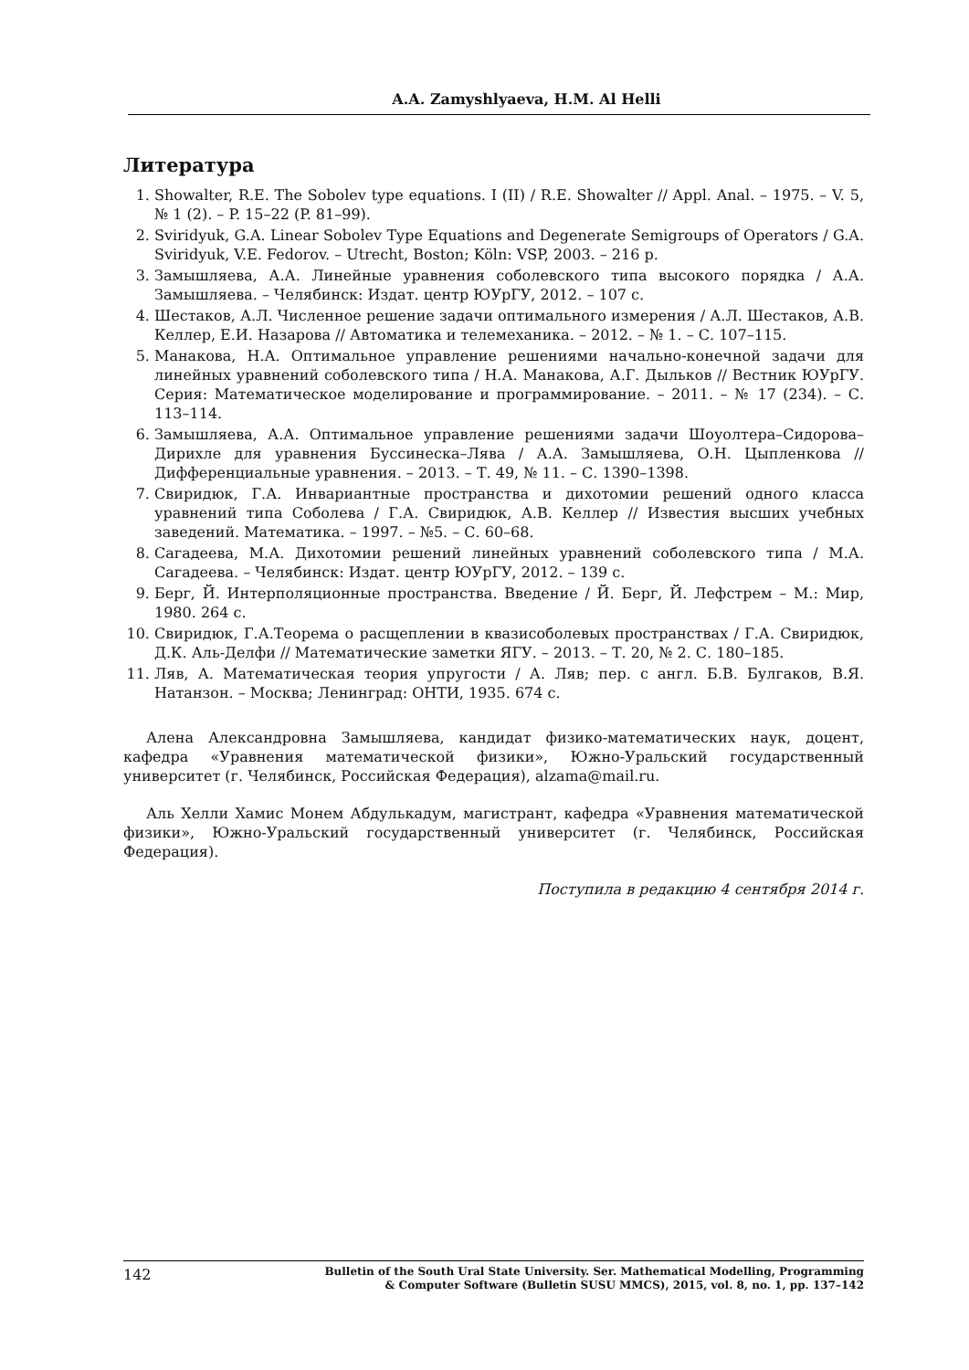A.A. Zamyshlyaeva, H.M. Al Helli
Литература
1. Showalter, R.E. The Sobolev type equations. I (II) / R.E. Showalter // Appl. Anal. – 1975. – V. 5, № 1 (2). – P. 15–22 (P. 81–99).
2. Sviridyuk, G.A. Linear Sobolev Type Equations and Degenerate Semigroups of Operators / G.A. Sviridyuk, V.E. Fedorov. – Utrecht, Boston; Köln: VSP, 2003. – 216 p.
3. Замышляева, А.А. Линейные уравнения соболевского типа высокого порядка / А.А. Замышляева. – Челябинск: Издат. центр ЮУрГУ, 2012. – 107 с.
4. Шестаков, А.Л. Численное решение задачи оптимального измерения / А.Л. Шестаков, А.В. Келлер, Е.И. Назарова // Автоматика и телемеханика. – 2012. – № 1. – С. 107–115.
5. Манакова, Н.А. Оптимальное управление решениями начально-конечной задачи для линейных уравнений соболевского типа / Н.А. Манакова, А.Г. Дыльков // Вестник ЮУрГУ. Серия: Математическое моделирование и программирование. – 2011. – № 17 (234). – С. 113–114.
6. Замышляева, А.А. Оптимальное управление решениями задачи Шоуолтера–Сидорова–Дирихле для уравнения Буссинеска–Лява / А.А. Замышляева, О.Н. Цыпленкова // Дифференциальные уравнения. – 2013. – Т. 49, № 11. – С. 1390–1398.
7. Свиридюк, Г.А. Инвариантные пространства и дихотомии решений одного класса уравнений типа Соболева / Г.А. Свиридюк, А.В. Келлер // Известия высших учебных заведений. Математика. – 1997. – №5. – С. 60–68.
8. Сагадеева, М.А. Дихотомии решений линейных уравнений соболевского типа / М.А. Сагадеева. – Челябинск: Издат. центр ЮУрГУ, 2012. – 139 с.
9. Берг, Й. Интерполяционные пространства. Введение / Й. Берг, Й. Лефстрем – М.: Мир, 1980. 264 с.
10. Свиридюк, Г.А.Теорема о расщеплении в квазисоболевых пространствах / Г.А. Свиридюк, Д.К. Аль-Делфи // Математические заметки ЯГУ. – 2013. – Т. 20, № 2. С. 180–185.
11. Ляв, А. Математическая теория упругости / А. Ляв; пер. с англ. Б.В. Булгаков, В.Я. Натанзон. – Москва; Ленинград: ОНТИ, 1935. 674 с.
Алена Александровна Замышляева, кандидат физико-математических наук, доцент, кафедра «Уравнения математической физики», Южно-Уральский государственный университет (г. Челябинск, Российская Федерация), alzama@mail.ru.
Аль Хелли Хамис Монем Абдулькадум, магистрант, кафедра «Уравнения математической физики», Южно-Уральский государственный университет (г. Челябинск, Российская Федерация).
Поступила в редакцию 4 сентября 2014 г.
142
Bulletin of the South Ural State University. Ser. Mathematical Modelling, Programming
& Computer Software (Bulletin SUSU MMCS), 2015, vol. 8, no. 1, pp. 137–142